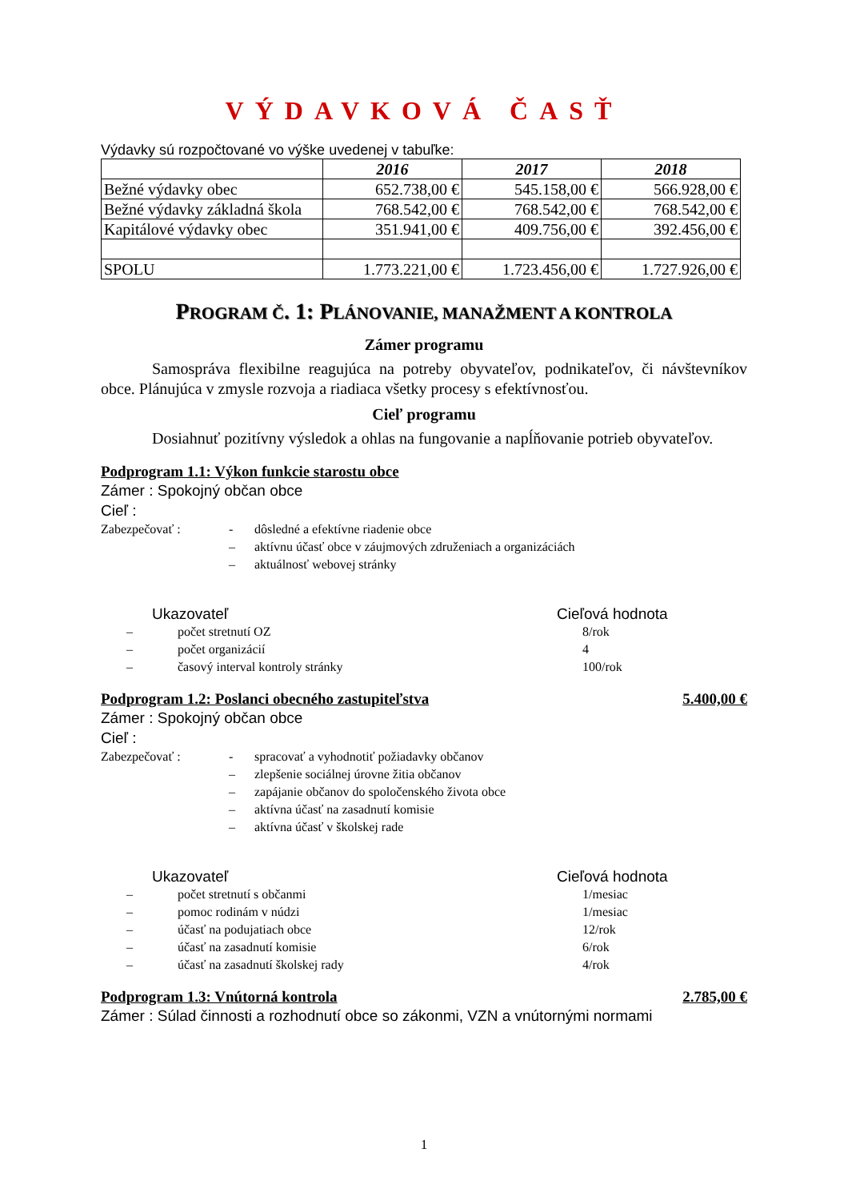VÝDAVKOVÁ ČASŤ
Výdavky sú rozpočtované vo výške uvedenej v tabuľke:
| | 2016 | 2017 | 2018 |
| --- | --- | --- | --- |
| Bežné výdavky obec | 652.738,00 € | 545.158,00 € | 566.928,00 € |
| Bežné výdavky základná škola | 768.542,00 € | 768.542,00 € | 768.542,00 € |
| Kapitálové výdavky obec | 351.941,00 € | 409.756,00 € | 392.456,00 € |
| SPOLU | 1.773.221,00 € | 1.723.456,00 € | 1.727.926,00 € |
PROGRAM Č. 1: PLÁNOVANIE, MANAŽMENT A KONTROLA
Zámer programu
Samospráva flexibilne reagujúca na potreby obyvateľov, podnikateľov, či návštevníkov obce. Plánujúca v zmysle rozvoja a riadiaca všetky procesy s efektívnosťou.
Cieľ programu
Dosiahnuť pozitívny výsledok a ohlas na fungovanie a napĺňovanie potrieb obyvateľov.
Podprogram 1.1: Výkon funkcie starostu obce
Zámer : Spokojný občan obce
Cieľ :
Zabezpečovať : - dôsledné a efektívne riadenie obce
– aktívnu účasť obce v záujmových združeniach a organizáciách
– aktuálnosť webovej stránky
Ukazovateľ Cieľová hodnota
– počet stretnutí OZ 8/rok
– počet organizácií 4
– časový interval kontroly stránky 100/rok
Podprogram 1.2: Poslanci obecného zastupiteľstva 5.400,00 €
Zámer : Spokojný občan obce
Cieľ :
Zabezpečovať : - spracovať a vyhodnotiť požiadavky občanov
– zlepšenie sociálnej úrovne žitia občanov
– zapájanie občanov do spoločenského života obce
– aktívna účasť na zasadnutí komisie
– aktívna účasť v školskej rade
Ukazovateľ Cieľová hodnota
– počet stretnutí s občanmi 1/mesiac
– pomoc rodinám v núdzi 1/mesiac
– účasť na podujatiach obce 12/rok
– účasť na zasadnutí komisie 6/rok
– účasť na zasadnutí školskej rady 4/rok
Podprogram 1.3: Vnútorná kontrola 2.785,00 €
Zámer : Súlad činnosti a rozhodnutí obce so zákonmi, VZN a vnútornými normami
1